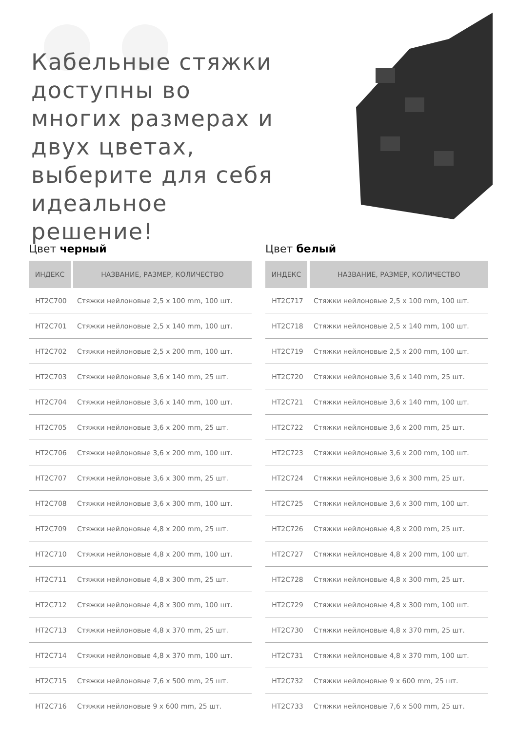Кабельные стяжки доступны во многих размерах и двух цветах, выберите для себя идеальное решение!
Цвет черный
| ИНДЕКС | НАЗВАНИЕ, РАЗМЕР, КОЛИЧЕСТВО |
| --- | --- |
| HT2C700 | Стяжки нейлоновые 2,5 x 100 mm, 100 шт. |
| HT2C701 | Стяжки нейлоновые 2,5 x 140 mm, 100 шт. |
| HT2C702 | Стяжки нейлоновые 2,5 x 200 mm, 100 шт. |
| HT2C703 | Стяжки нейлоновые 3,6 x 140 mm, 25 шт. |
| HT2C704 | Стяжки нейлоновые 3,6 x 140 mm, 100 шт. |
| HT2C705 | Стяжки нейлоновые 3,6 x 200 mm, 25 шт. |
| HT2C706 | Стяжки нейлоновые 3,6 x 200 mm, 100 шт. |
| HT2C707 | Стяжки нейлоновые 3,6 x 300 mm, 25 шт. |
| HT2C708 | Стяжки нейлоновые 3,6 x 300 mm, 100 шт. |
| HT2C709 | Стяжки нейлоновые 4,8 x 200 mm, 25 шт. |
| HT2C710 | Стяжки нейлоновые 4,8 x 200 mm, 100 шт. |
| HT2C711 | Стяжки нейлоновые 4,8 x 300 mm, 25 шт. |
| HT2C712 | Стяжки нейлоновые 4,8 x 300 mm, 100 шт. |
| HT2C713 | Стяжки нейлоновые 4,8 x 370 mm, 25 шт. |
| HT2C714 | Стяжки нейлоновые 4,8 x 370 mm, 100 шт. |
| HT2C715 | Стяжки нейлоновые 7,6 x 500 mm, 25 шт. |
| HT2C716 | Стяжки нейлоновые 9 x 600 mm, 25 шт. |
Цвет белый
| ИНДЕКС | НАЗВАНИЕ, РАЗМЕР, КОЛИЧЕСТВО |
| --- | --- |
| HT2C717 | Стяжки нейлоновые 2,5 x 100 mm, 100 шт. |
| HT2C718 | Стяжки нейлоновые 2,5 x 140 mm, 100 шт. |
| HT2C719 | Стяжки нейлоновые 2,5 x 200 mm, 100 шт. |
| HT2C720 | Стяжки нейлоновые 3,6 x 140 mm, 25 шт. |
| HT2C721 | Стяжки нейлоновые 3,6 x 140 mm, 100 шт. |
| HT2C722 | Стяжки нейлоновые 3,6 x 200 mm, 25 шт. |
| HT2C723 | Стяжки нейлоновые 3,6 x 200 mm, 100 шт. |
| HT2C724 | Стяжки нейлоновые 3,6 x 300 mm, 25 шт. |
| HT2C725 | Стяжки нейлоновые 3,6 x 300 mm, 100 шт. |
| HT2C726 | Стяжки нейлоновые 4,8 x 200 mm, 25 шт. |
| HT2C727 | Стяжки нейлоновые 4,8 x 200 mm, 100 шт. |
| HT2C728 | Стяжки нейлоновые 4,8 x 300 mm, 25 шт. |
| HT2C729 | Стяжки нейлоновые 4,8 x 300 mm, 100 шт. |
| HT2C730 | Стяжки нейлоновые 4,8 x 370 mm, 25 шт. |
| HT2C731 | Стяжки нейлоновые 4,8 x 370 mm, 100 шт. |
| HT2C732 | Стяжки нейлоновые 9 x 600 mm, 25 шт. |
| HT2C733 | Стяжки нейлоновые 7,6 x 500 mm, 25 шт. |